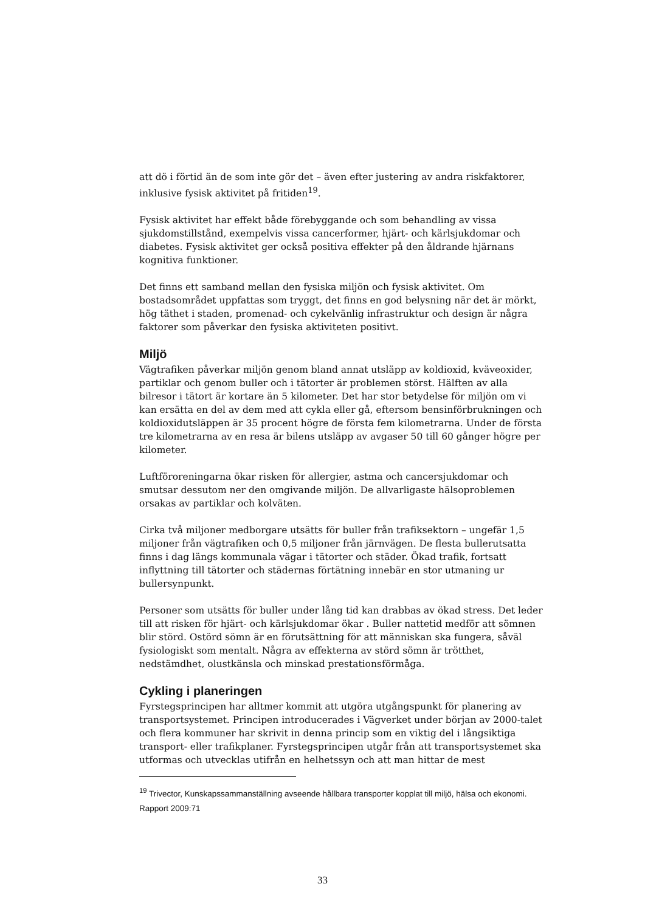att dö i förtid än de som inte gör det – även efter justering av andra riskfaktorer, inklusive fysisk aktivitet på fritiden<sup>19</sup>.
Fysisk aktivitet har effekt både förebyggande och som behandling av vissa sjukdomstillstånd, exempelvis vissa cancerformer, hjärt- och kärlsjukdomar och diabetes. Fysisk aktivitet ger också positiva effekter på den åldrande hjärnans kognitiva funktioner.
Det finns ett samband mellan den fysiska miljön och fysisk aktivitet. Om bostadsområdet uppfattas som tryggt, det finns en god belysning när det är mörkt, hög täthet i staden, promenad- och cykelvänlig infrastruktur och design är några faktorer som påverkar den fysiska aktiviteten positivt.
Miljö
Vägtrafiken påverkar miljön genom bland annat utsläpp av koldioxid, kväveoxider, partiklar och genom buller och i tätorter är problemen störst. Hälften av alla bilresor i tätort är kortare än 5 kilometer. Det har stor betydelse för miljön om vi kan ersätta en del av dem med att cykla eller gå, eftersom bensinförbrukningen och koldioxidutsläppen är 35 procent högre de första fem kilometrarna. Under de första tre kilometrarna av en resa är bilens utsläpp av avgaser 50 till 60 gånger högre per kilometer.
Luftföroreningarna ökar risken för allergier, astma och cancersjukdomar och smutsar dessutom ner den omgivande miljön. De allvarligaste hälsoproblemen orsakas av partiklar och kolväten.
Cirka två miljoner medborgare utsätts för buller från trafiksektorn – ungefär 1,5 miljoner från vägtrafiken och 0,5 miljoner från järnvägen. De flesta bullerutsatta finns i dag längs kommunala vägar i tätorter och städer. Ökad trafik, fortsatt inflyttning till tätorter och städernas förtätning innebär en stor utmaning ur bullersynpunkt.
Personer som utsätts för buller under lång tid kan drabbas av ökad stress. Det leder till att risken för hjärt- och kärlsjukdomar ökar . Buller nattetid medför att sömnen blir störd. Ostörd sömn är en förutsättning för att människan ska fungera, såväl fysiologiskt som mentalt. Några av effekterna av störd sömn är trötthet, nedstämdhet, olustkänsla och minskad prestationsförmåga.
Cykling i planeringen
Fyrstegsprincipen har alltmer kommit att utgöra utgångspunkt för planering av transportsystemet. Principen introducerades i Vägverket under början av 2000-talet och flera kommuner har skrivit in denna princip som en viktig del i långsiktiga transport- eller trafikplaner. Fyrstegsprincipen utgår från att transportsystemet ska utformas och utvecklas utifrån en helhetssyn och att man hittar de mest
<sup>19</sup> Trivector, Kunskapssammanställning avseende hållbara transporter kopplat till miljö, hälsa och ekonomi. Rapport 2009:71
33